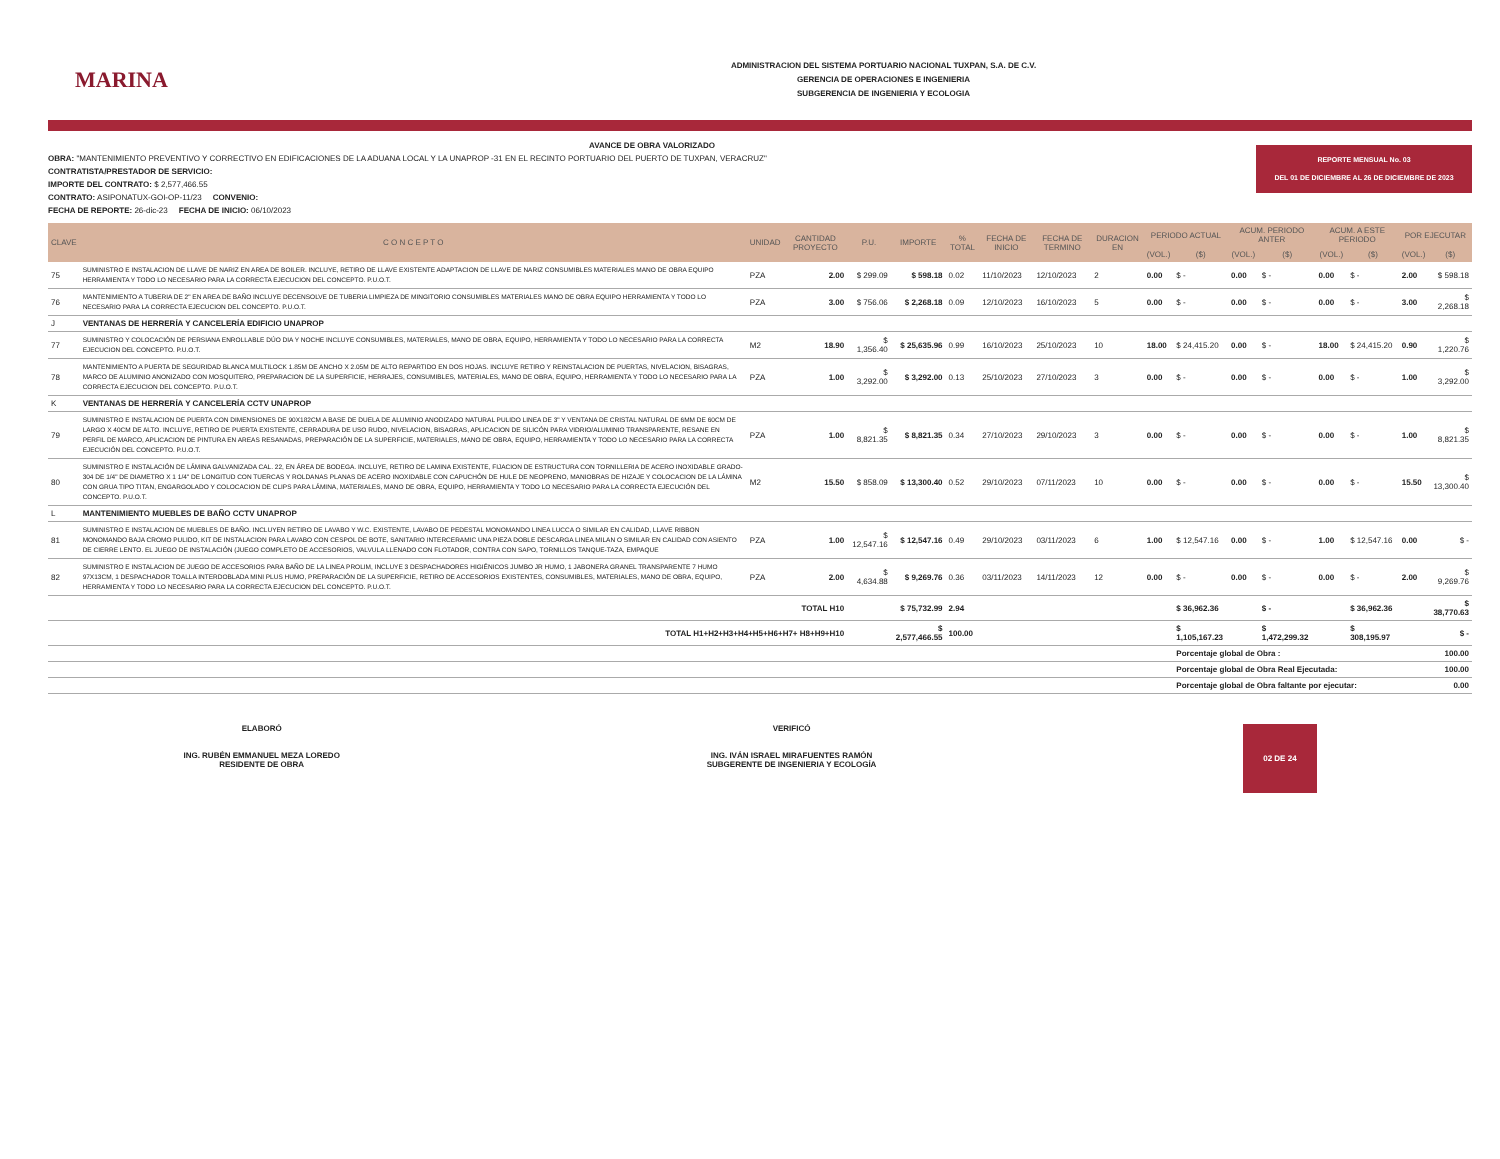MARINA
ADMINISTRACION DEL SISTEMA PORTUARIO NACIONAL TUXPAN, S.A. DE C.V.
GERENCIA DE OPERACIONES E INGENIERIA
SUBGERENCIA DE INGENIERIA Y ECOLOGIA
REPORTE MENSUAL No. 03
DEL 01 DE DICIEMBRE AL 26 DE DICIEMBRE DE 2023
AVANCE DE OBRA VALORIZADO
OBRA: "MANTENIMIENTO PREVENTIVO Y CORRECTIVO EN EDIFICACIONES DE LA ADUANA LOCAL Y LA UNAPROP -31 EN EL RECINTO PORTUARIO DEL PUERTO DE TUXPAN, VERACRUZ"
CONTRATISTA/PRESTADOR DE SERVICIO:
IMPORTE DEL CONTRATO: $ 2,577,466.55
CONTRATO: ASIPONATUX-GOI-OP-11/23 CONVENIO:
FECHA DE REPORTE: 26-dic-23 FECHA DE INICIO: 06/10/2023
| CLAVE | C O N C E P T O | UNIDAD | CANTIDAD PROYECTO | P.U. | IMPORTE | % TOTAL | FECHA DE INICIO | FECHA DE TERMINO | DURACION EN | PERIODO ACTUAL | | ACUM. PERIODO ANTER | | ACUM. A ESTE PERIODO | | POR EJECUTAR | |
| --- | --- | --- | --- | --- | --- | --- | --- | --- | --- | --- | --- | --- | --- | --- | --- | --- | --- |
| | | | | | | | | | | (VOL.) | ($) | (VOL.) | ($) | (VOL.) | ($) | (VOL.) | ($) |
| 75 | SUMINISTRO E INSTALACION DE LLAVE DE NARIZ EN AREA DE BOILER. INCLUYE, RETIRO DE LLAVE EXISTENTE ADAPTACION DE LLAVE DE NARIZ CONSUMIBLES MATERIALES MANO DE OBRA EQUIPO HERRAMIENTA Y TODO LO NECESARIO PARA LA CORRECTA EJECUCION DEL CONCEPTO. P.U.O.T. | PZA | 2.00 | $ 299.09 | $ 598.18 | 0.02 | 11/10/2023 | 12/10/2023 | 2 | 0.00 | $ - | 0.00 | $ - | 0.00 | $ - | 2.00 | $ 598.18 |
| 76 | MANTENIMIENTO A TUBERIA DE 2" EN AREA DE BAÑO INCLUYE DECENSOLVE DE TUBERIA LIMPIEZA DE MINGITORIO CONSUMIBLES MATERIALES MANO DE OBRA EQUIPO HERRAMIENTA Y TODO LO NECESARIO PARA LA CORRECTA EJECUCION DEL CONCEPTO. P.U.O.T. | PZA | 3.00 | $ 756.06 | $ 2,268.18 | 0.09 | 12/10/2023 | 16/10/2023 | 5 | 0.00 | $ - | 0.00 | $ - | 0.00 | $ - | 3.00 | $ 2,268.18 |
| J | VENTANAS DE HERRERÍA Y CANCELERÍA EDIFICIO UNAPROP | | | | | | | | | | | | | | | | |
| 77 | SUMINISTRO Y COLOCACIÓN DE PERSIANA ENROLLABLE DÚO DIA Y NOCHE INCLUYE CONSUMIBLES, MATERIALES, MANO DE OBRA, EQUIPO, HERRAMIENTA Y TODO LO NECESARIO PARA LA CORRECTA EJECUCION DEL CONCEPTO. P.U.O.T. | M2 | 18.90 | $ 1,356.40 | $ 25,635.96 | 0.99 | 16/10/2023 | 25/10/2023 | 10 | 18.00 | $ 24,415.20 | 0.00 | $ - | 18.00 | $ 24,415.20 | 0.90 | $ 1,220.76 |
| 78 | MANTENIMIENTO A PUERTA DE SEGURIDAD BLANCA MULTILOCK 1.85M DE ANCHO X 2.05M DE ALTO REPARTIDO EN DOS HOJAS. INCLUYE RETIRO Y REINSTALACION DE PUERTAS, NIVELACION, BISAGRAS, MARCO DE ALUMINIO ANONIZADO CON MOSQUITERO, PREPARACION DE LA SUPERFICIE, HERRAJES, CONSUMIBLES, MATERIALES, MANO DE OBRA, EQUIPO, HERRAMIENTA Y TODO LO NECESARIO PARA LA CORRECTA EJECUCION DEL CONCEPTO. P.U.O.T. | PZA | 1.00 | $ 3,292.00 | $ 3,292.00 | 0.13 | 25/10/2023 | 27/10/2023 | 3 | 0.00 | $ - | 0.00 | $ - | 0.00 | $ - | 1.00 | $ 3,292.00 |
| K | VENTANAS DE HERRERÍA Y CANCELERÍA CCTV UNAPROP | | | | | | | | | | | | | | | | |
| 79 | SUMINISTRO E INSTALACION DE PUERTA CON DIMENSIONES DE 90X182CM A BASE DE DUELA DE ALUMINIO ANODIZADO NATURAL PULIDO LINEA DE 3" Y VENTANA DE CRISTAL NATURAL DE 6MM DE 60CM DE LARGO X 40CM DE ALTO. INCLUYE, RETIRO DE PUERTA EXISTENTE, CERRADURA DE USO RUDO, NIVELACION, BISAGRAS, APLICACION DE SILICÓN PARA VIDRIO/ALUMINIO TRANSPARENTE, RESANE EN PERFIL DE MARCO, APLICACION DE PINTURA EN AREAS RESANADAS, PREPARACIÓN DE LA SUPERFICIE, MATERIALES, MANO DE OBRA, EQUIPO, HERRAMIENTA Y TODO LO NECESARIO PARA LA CORRECTA EJECUCIÓN DEL CONCEPTO. P.U.O.T. | PZA | 1.00 | $ 8,821.35 | $ 8,821.35 | 0.34 | 27/10/2023 | 29/10/2023 | 3 | 0.00 | $ - | 0.00 | $ - | 0.00 | $ - | 1.00 | $ 8,821.35 |
| 80 | SUMINISTRO E INSTALACIÓN DE LÁMINA GALVANIZADA CAL. 22, EN ÁREA DE BODEGA. INCLUYE, RETIRO DE LAMINA EXISTENTE, FIJACION DE ESTRUCTURA CON TORNILLERIA DE ACERO INOXIDABLE GRADO-304 DE 1/4" DE DIAMETRO X 1 1/4" DE LONGITUD CON TUERCAS Y ROLDANAS PLANAS DE ACERO INOXIDABLE CON CAPUCHÓN DE HULE DE NEOPRENO, MANIOBRAS DE HIZAJE Y COLOCACION DE LA LÁMINA CON GRUA TIPO TITAN, ENGARGOLADO Y COLOCACION DE CLIPS PARA LÁMINA, MATERIALES, MANO DE OBRA, EQUIPO, HERRAMIENTA Y TODO LO NECESARIO PARA LA CORRECTA EJECUCIÓN DEL CONCEPTO. P.U.O.T. | M2 | 15.50 | $ 858.09 | $ 13,300.40 | 0.52 | 29/10/2023 | 07/11/2023 | 10 | 0.00 | $ - | 0.00 | $ - | 0.00 | $ - | 15.50 | $ 13,300.40 |
| L | MANTENIMIENTO MUEBLES DE BAÑO CCTV UNAPROP | | | | | | | | | | | | | | | | |
| 81 | SUMINISTRO E INSTALACION DE MUEBLES DE BAÑO. INCLUYEN RETIRO DE LAVABO Y W.C. EXISTENTE, LAVABO DE PEDESTAL MONOMANDO LINEA LUCCA O SIMILAR EN CALIDAD, LLAVE RIBBON MONOMANDO BAJA CROMO PULIDO, KIT DE INSTALACION PARA LAVABO CON CESPOL DE BOTE, SANITARIO INTERCERAMIC UNA PIEZA DOBLE DESCARGA LINEA MILAN O SIMILAR EN CALIDAD CON ASIENTO DE CIERRE LENTO. EL JUEGO DE INSTALACIÓN (JUEGO COMPLETO DE ACCESORIOS, VALVULA LLENADO CON FLOTADOR, CONTRA CON SAPO, TORNILLOS TANQUE-TAZA, EMPAQUE | PZA | 1.00 | $ 12,547.16 | $ 12,547.16 | 0.49 | 29/10/2023 | 03/11/2023 | 6 | 1.00 | $ 12,547.16 | 0.00 | $ - | 1.00 | $ 12,547.16 | 0.00 | $ - |
| 82 | SUMINISTRO E INSTALACION DE JUEGO DE ACCESORIOS PARA BAÑO DE LA LINEA PROLIM, INCLUYE 3 DESPACHADORES HIGIÉNICOS JUMBO JR HUMO, 1 JABONERA GRANEL TRANSPARENTE 7 HUMO 97X13CM, 1 DESPACHADOR TOALLA INTERDOBLADA MINI PLUS HUMO, PREPARACIÓN DE LA SUPERFICIE, RETIRO DE ACCESORIOS EXISTENTES, CONSUMIBLES, MATERIALES, MANO DE OBRA, EQUIPO, HERRAMIENTA Y TODO LO NECESARIO PARA LA CORRECTA EJECUCION DEL CONCEPTO. P.U.O.T. | PZA | 2.00 | $ 4,634.88 | $ 9,269.76 | 0.36 | 03/11/2023 | 14/11/2023 | 12 | 0.00 | $ - | 0.00 | $ - | 0.00 | $ - | 2.00 | $ 9,269.76 |
| TOTAL H10 | | | | | $ 75,732.99 | 2.94 | | | | | $ 36,962.36 | | $ - | | $ 36,962.36 | | $ 38,770.63 |
| TOTAL H1+H2+H3+H4+H5+H6+H7+ H8+H9+H10 | | | | | $ 2,577,466.55 | 100.00 | | | | | $ 1,105,167.23 | | $ 1,472,299.32 | | $ 308,195.97 | | $ - |
| | | | | | | | | | | | Porcentaje global de Obra : | | | | | | 100.00 |
| | | | | | | | | | | | Porcentaje global de Obra Real Ejecutada: | | | | | | 100.00 |
| | | | | | | | | | | | Porcentaje global de Obra faltante por ejecutar: | | | | | | 0.00 |
ELABORÓ
ING. RUBÉN EMMANUEL MEZA LOREDO
RESIDENTE DE OBRA
VERIFICÓ
ING. IVÁN ISRAEL MIRAFUENTES RAMÓN
SUBGERENTE DE INGENIERIA Y ECOLOGÍA
02 DE 24